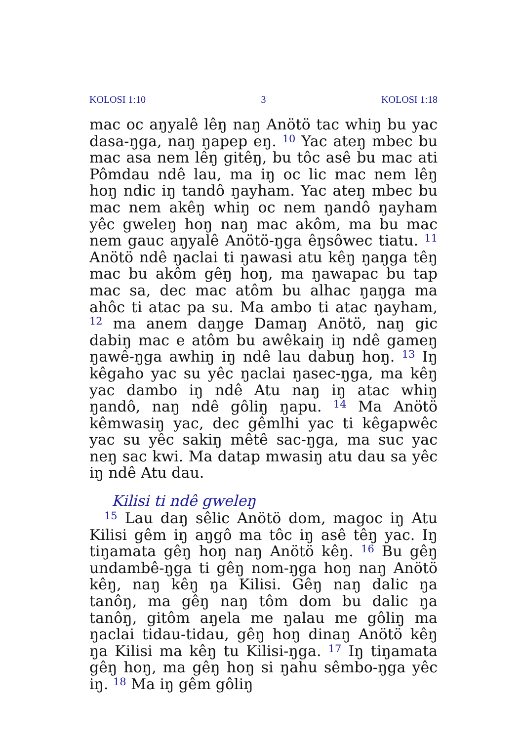KOLOSI 1:10 3 KOLOSI 1:18
mac oc aŋyalê lêŋ naŋ Anötö tac whiŋ bu yac dasa-ŋga, naŋ ŋapep eŋ. <sup>10</sup> Yac ateŋ mbec bu mac asa nem lêŋ gitêŋ, bu tôc asê bu mac ati Pômdau ndê lau, ma iŋ oc lic mac nem lêŋ hoŋ ndic iŋ tandô ŋayham. Yac ateŋ mbec bu mac nem akêŋ whiŋ oc nem ŋandô ŋayham yêc gweleŋ hoŋ naŋ mac akôm, ma bu mac nem gauc aŋyalê Anötö-ŋga êŋsôwec tiatu. <sup>11</sup> Anötö ndê ŋaclai ti ŋawasi atu kêŋ ŋaŋga têŋ mac bu akôm gêŋ hoŋ, ma ŋawapac bu tap mac sa, dec mac atôm bu alhac ŋaŋga ma ahôc ti atac pa su. Ma ambo ti atac ŋayham, <sup>12</sup> ma anem daŋge Damaŋ Anötö, naŋ gic dabiŋ mac e atôm bu awêkaiŋ iŋ ndê gameŋ ŋawê-ŋga awhiŋ iŋ ndê lau dabuŋ hoŋ. <sup>13</sup> Iŋ kêgaho yac su yêc ŋaclai ŋasec-ŋga, ma kêŋ yac dambo iŋ ndê Atu naŋ iŋ atac whiŋ ŋandô, naŋ ndê gôliŋ ŋapu. <sup>14</sup> Ma Anötö kêmwasiŋ yac, dec gêmlhi yac ti kêgapwêc yac su yêc sakiŋ mêtê sac-ŋga, ma suc yac neŋ sac kwi. Ma datap mwasiŋ atu dau sa yêc iŋ ndê Atu dau.
Kilisi ti ndê gweleŋ
<sup>15</sup> Lau daŋ sêlic Anötö dom, magoc iŋ Atu Kilisi gêm iŋ aŋgô ma tôc iŋ asê têŋ yac. Iŋ tiŋamata gêŋ hoŋ naŋ Anötö kêŋ. <sup>16</sup> Bu gêŋ undambê-ŋga ti gêŋ nom-ŋga hoŋ naŋ Anötö kêŋ, naŋ kêŋ ŋa Kilisi. Gêŋ naŋ dalic ŋa tanôŋ, ma gêŋ naŋ tôm dom bu dalic ŋa tanôŋ, gitôm aŋela me ŋalau me gôliŋ ma ŋaclai tidau-tidau, gêŋ hoŋ dinaŋ Anötö kêŋ ŋa Kilisi ma kêŋ tu Kilisi-ŋga. <sup>17</sup> Iŋ tiŋamata gêŋ hoŋ, ma gêŋ hoŋ si ŋahu sêmbo-ŋga yêc iŋ. <sup>18</sup> Ma iŋ gêm gôliŋ